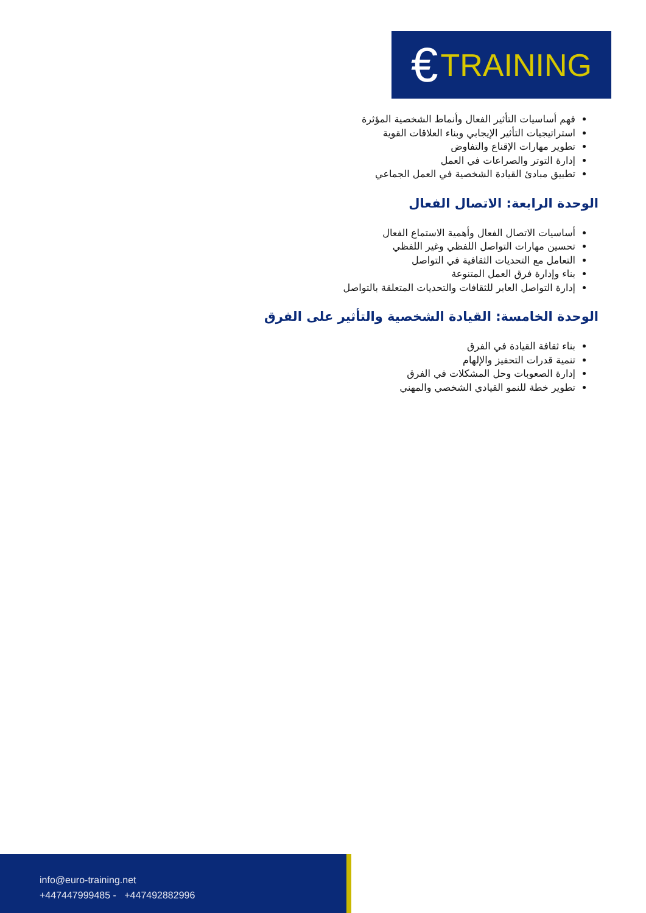€ TRAINING
فهم أساسيات التأثير الفعال وأنماط الشخصية المؤثرة
استراتيجيات التأثير الإيجابي وبناء العلاقات القوية
تطوير مهارات الإقناع والتفاوض
إدارة التوتر والصراعات في العمل
تطبيق مبادئ القيادة الشخصية في العمل الجماعي
الوحدة الرابعة: الاتصال الفعال
أساسيات الاتصال الفعال وأهمية الاستماع الفعال
تحسين مهارات التواصل اللفظي وغير اللفظي
التعامل مع التحديات الثقافية في التواصل
بناء وإدارة فرق العمل المتنوعة
إدارة التواصل العابر للثقافات والتحديات المتعلقة بالتواصل
الوحدة الخامسة: القيادة الشخصية والتأثير على الفرق
بناء ثقافة القيادة في الفرق
تنمية قدرات التحفيز والإلهام
إدارة الصعوبات وحل المشكلات في الفرق
تطوير خطة للنمو القيادي الشخصي والمهني
info@euro-training.net
+447447999485 - +447492882996